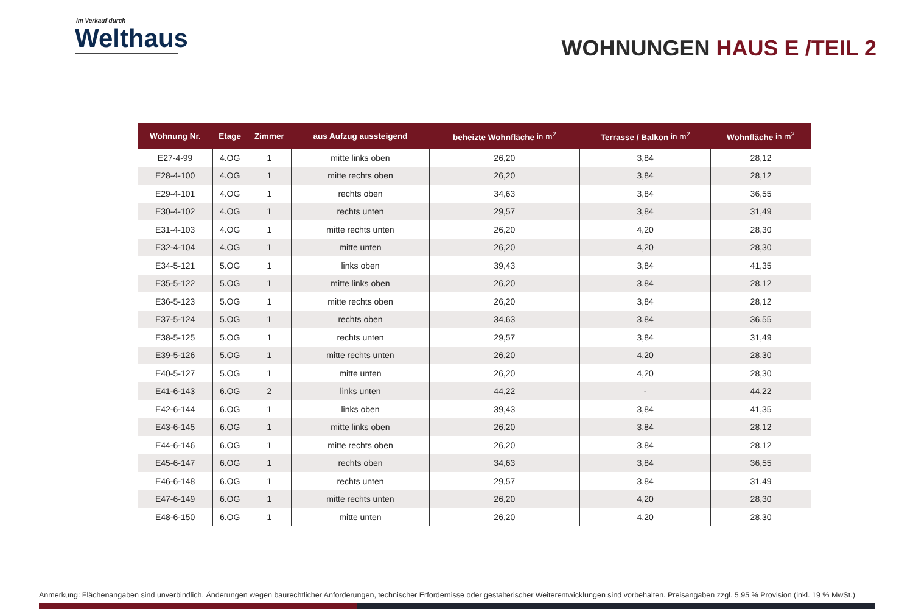im Verkauf durch
Welthaus
WOHNUNGEN HAUS E /TEIL 2
| Wohnung Nr. | Etage | Zimmer | aus Aufzug aussteigend | beheizte Wohnfläche in m<sup>2</sup> | Terrasse / Balkon in m<sup>2</sup> | Wohnfläche in m<sup>2</sup> |
| --- | --- | --- | --- | --- | --- | --- |
| E27-4-99 | 4.OG | 1 | mitte links oben | 26,20 | 3,84 | 28,12 |
| E28-4-100 | 4.OG | 1 | mitte rechts oben | 26,20 | 3,84 | 28,12 |
| E29-4-101 | 4.OG | 1 | rechts oben | 34,63 | 3,84 | 36,55 |
| E30-4-102 | 4.OG | 1 | rechts unten | 29,57 | 3,84 | 31,49 |
| E31-4-103 | 4.OG | 1 | mitte rechts unten | 26,20 | 4,20 | 28,30 |
| E32-4-104 | 4.OG | 1 | mitte unten | 26,20 | 4,20 | 28,30 |
| E34-5-121 | 5.OG | 1 | links oben | 39,43 | 3,84 | 41,35 |
| E35-5-122 | 5.OG | 1 | mitte links oben | 26,20 | 3,84 | 28,12 |
| E36-5-123 | 5.OG | 1 | mitte rechts oben | 26,20 | 3,84 | 28,12 |
| E37-5-124 | 5.OG | 1 | rechts oben | 34,63 | 3,84 | 36,55 |
| E38-5-125 | 5.OG | 1 | rechts unten | 29,57 | 3,84 | 31,49 |
| E39-5-126 | 5.OG | 1 | mitte rechts unten | 26,20 | 4,20 | 28,30 |
| E40-5-127 | 5.OG | 1 | mitte unten | 26,20 | 4,20 | 28,30 |
| E41-6-143 | 6.OG | 2 | links unten | 44,22 | - | 44,22 |
| E42-6-144 | 6.OG | 1 | links oben | 39,43 | 3,84 | 41,35 |
| E43-6-145 | 6.OG | 1 | mitte links oben | 26,20 | 3,84 | 28,12 |
| E44-6-146 | 6.OG | 1 | mitte rechts oben | 26,20 | 3,84 | 28,12 |
| E45-6-147 | 6.OG | 1 | rechts oben | 34,63 | 3,84 | 36,55 |
| E46-6-148 | 6.OG | 1 | rechts unten | 29,57 | 3,84 | 31,49 |
| E47-6-149 | 6.OG | 1 | mitte rechts unten | 26,20 | 4,20 | 28,30 |
| E48-6-150 | 6.OG | 1 | mitte unten | 26,20 | 4,20 | 28,30 |
Anmerkung: Flächenangaben sind unverbindlich. Änderungen wegen baurechtlicher Anforderungen, technischer Erfordernisse oder gestalterischer Weiterentwicklungen sind vorbehalten. Preisangaben zzgl. 5,95 % Provision (inkl. 19 % MwSt.)